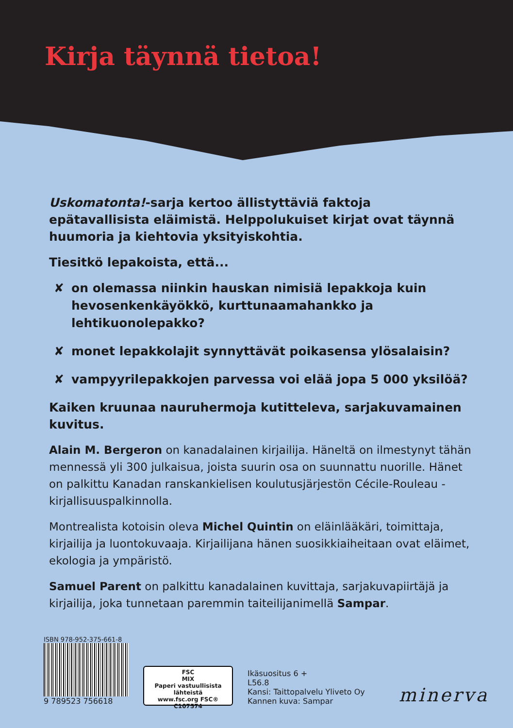Kirja täynnä tietoa!
Uskomatonta!-sarja kertoo ällistyttäviä faktoja epätavallisista eläimistä. Helppolukuiset kirjat ovat täynnä huumoria ja kiehtovia yksityiskohtia.
Tiesitkö lepakoista, että...
✘ on olemassa niinkin hauskan nimisiä lepakkoja kuin hevosenkenkäyökkö, kurttunaamahankko ja lehtikuonolepakko?
✘ monet lepakkolajit synnyttävät poikasensa ylösalaisin?
✘ vampyyrilepakkojen parvessa voi elää jopa 5 000 yksilöä?
Kaiken kruunaa nauruhermoja kutitteleva, sarjakuvamainen kuvitus.
Alain M. Bergeron on kanadalainen kirjailija. Häneltä on ilmestynyt tähän mennessä yli 300 julkaisua, joista suurin osa on suunnattu nuorille. Hänet on palkittu Kanadan ranskankielisen koulutusjärjestön Cécile-Rouleau -kirjallisuuspalkinnolla.
Montrealista kotoisin oleva Michel Quintin on eläinlääkäri, toimittaja, kirjailija ja luontokuvaaja. Kirjailijana hänen suosikkiaiheitaan ovat eläimet, ekologia ja ympäristö.
Samuel Parent on palkittu kanadalainen kuvittaja, sarjakuvapiirtäjä ja kirjailija, joka tunnetaan paremmin taiteilijanimellä Sampar.
ISBN 978-952-375-661-8
9 789523 756618
FSC
MIX
Paperi vastuullisista lähteistä
www.fsc.org FSC® C107574
Ikäsuositus 6 +
L56.8
Kansi: Taittopalvelu Yliveto Oy
Kannen kuva: Sampar
minerva